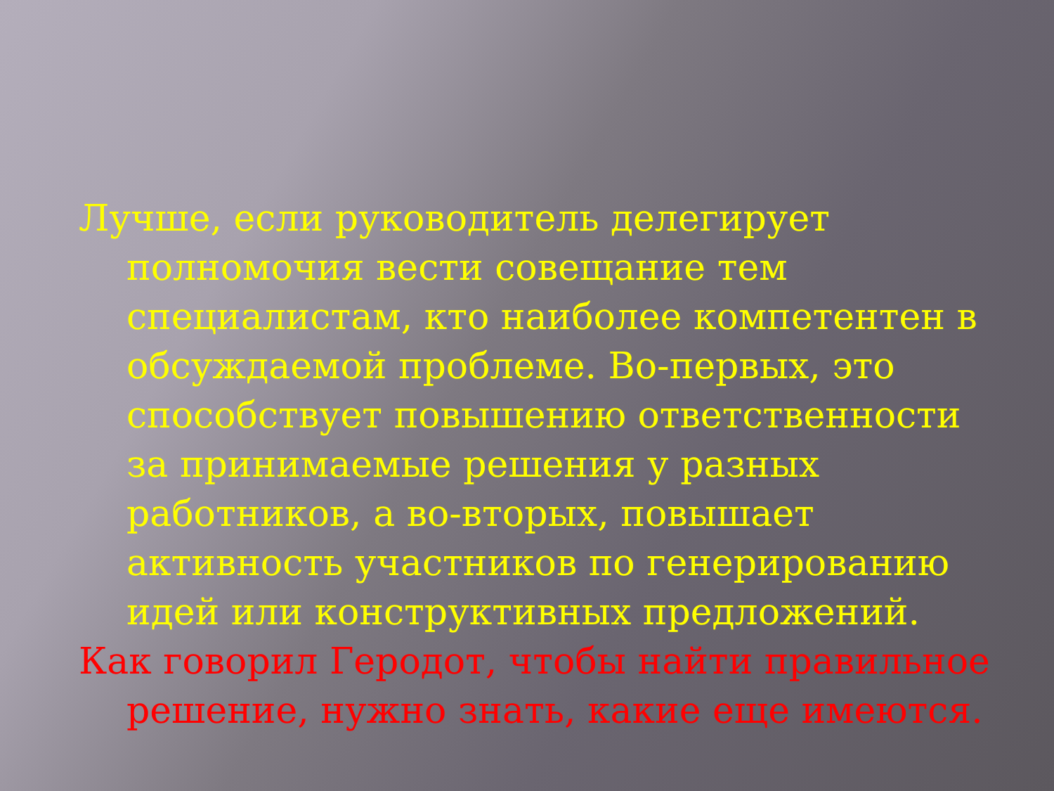Лучше, если руководитель делегирует полномочия вести совещание тем специалистам, кто наиболее компетентен в обсуждаемой проблеме. Во-первых, это способствует повышению ответственности за принимаемые решения у разных работников, а во-вторых, повышает активность участников по генерированию идей или конструктивных предложений.
Как говорил Геродот, чтобы найти правильное решение, нужно знать, какие еще имеются.